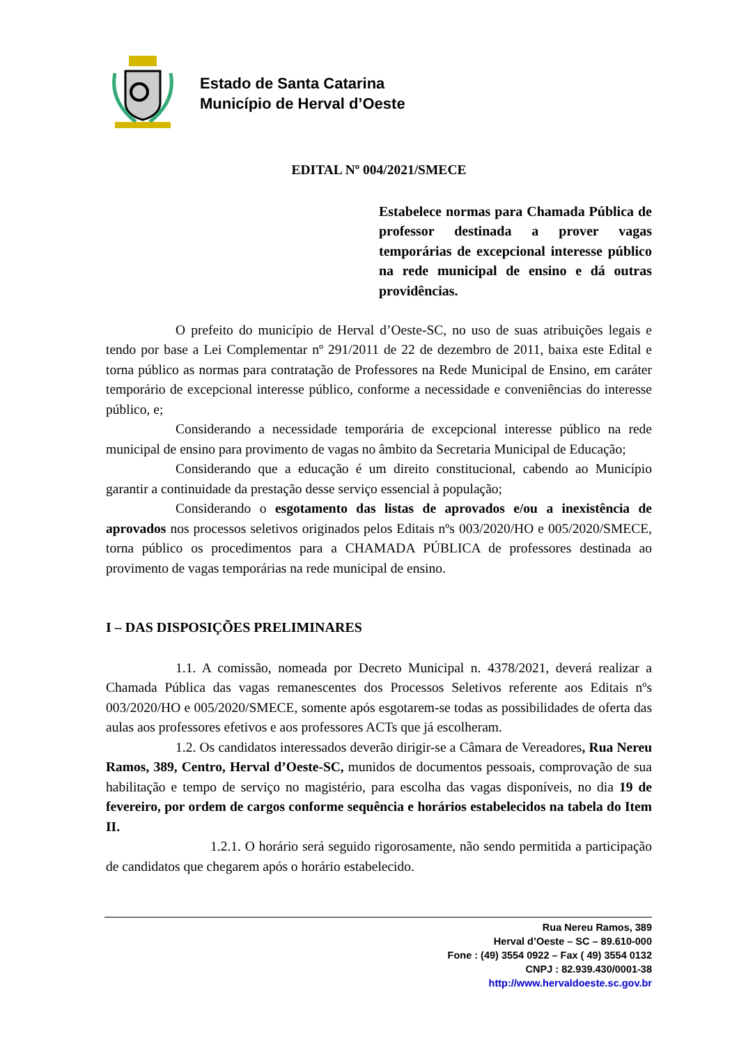Estado de Santa Catarina
Município de Herval d’Oeste
EDITAL Nº 004/2021/SMECE
Estabelece normas para Chamada Pública de professor destinada a prover vagas temporárias de excepcional interesse público na rede municipal de ensino e dá outras providências.
O prefeito do município de Herval d’Oeste-SC, no uso de suas atribuições legais e tendo por base a Lei Complementar nº 291/2011 de 22 de dezembro de 2011, baixa este Edital e torna público as normas para contratação de Professores na Rede Municipal de Ensino, em caráter temporário de excepcional interesse público, conforme a necessidade e conveniências do interesse público, e;
Considerando a necessidade temporária de excepcional interesse público na rede municipal de ensino para provimento de vagas no âmbito da Secretaria Municipal de Educação;
Considerando que a educação é um direito constitucional, cabendo ao Município garantir a continuidade da prestação desse serviço essencial à população;
Considerando o esgotamento das listas de aprovados e/ou a inexistência de aprovados nos processos seletivos originados pelos Editais nºs 003/2020/HO e 005/2020/SMECE, torna público os procedimentos para a CHAMADA PÚBLICA de professores destinada ao provimento de vagas temporárias na rede municipal de ensino.
I – DAS DISPOSIÇÕES PRELIMINARES
1.1. A comissão, nomeada por Decreto Municipal n. 4378/2021, deverá realizar a Chamada Pública das vagas remanescentes dos Processos Seletivos referente aos Editais nºs 003/2020/HO e 005/2020/SMECE, somente após esgotarem-se todas as possibilidades de oferta das aulas aos professores efetivos e aos professores ACTs que já escolheram.
1.2. Os candidatos interessados deverão dirigir-se a Câmara de Vereadores, Rua Nereu Ramos, 389, Centro, Herval d’Oeste-SC, munidos de documentos pessoais, comprovação de sua habilitação e tempo de serviço no magistério, para escolha das vagas disponíveis, no dia 19 de fevereiro, por ordem de cargos conforme sequência e horários estabelecidos na tabela do Item II.
1.2.1. O horário será seguido rigorosamente, não sendo permitida a participação de candidatos que chegarem após o horário estabelecido.
Rua Nereu Ramos, 389
Herval d’Oeste – SC – 89.610-000
Fone : (49) 3554 0922 – Fax ( 49) 3554 0132
CNPJ : 82.939.430/0001-38
http://www.hervaldoeste.sc.gov.br